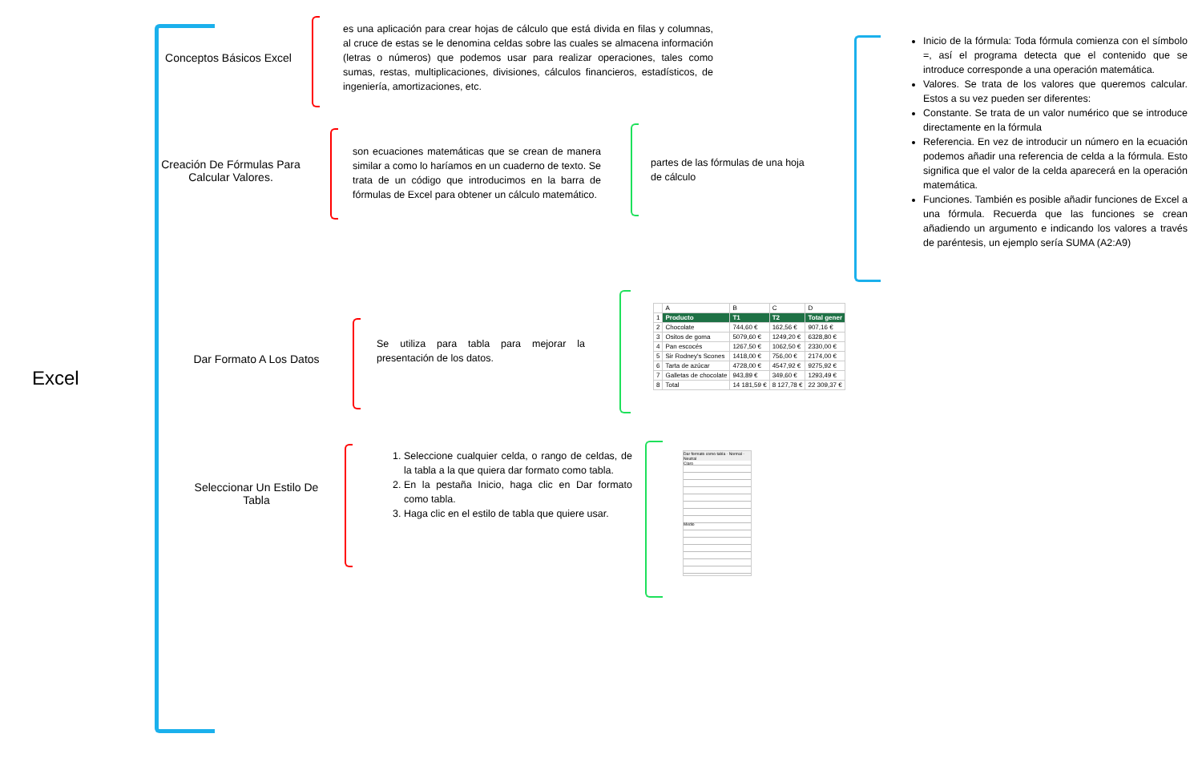Excel
Conceptos Básicos Excel
es una aplicación para crear hojas de cálculo que está divida en filas y columnas, al cruce de estas se le denomina celdas sobre las cuales se almacena información (letras o números) que podemos usar para realizar operaciones, tales como sumas, restas, multiplicaciones, divisiones, cálculos financieros, estadísticos, de ingeniería, amortizaciones, etc.
Creación De Fórmulas Para Calcular Valores.
son ecuaciones matemáticas que se crean de manera similar a como lo haríamos en un cuaderno de texto. Se trata de un código que introducimos en la barra de fórmulas de Excel para obtener un cálculo matemático.
partes de las fórmulas de una hoja de cálculo
Inicio de la fórmula: Toda fórmula comienza con el símbolo =, así el programa detecta que el contenido que se introduce corresponde a una operación matemática.
Valores. Se trata de los valores que queremos calcular. Estos a su vez pueden ser diferentes:
Constante. Se trata de un valor numérico que se introduce directamente en la fórmula
Referencia. En vez de introducir un número en la ecuación podemos añadir una referencia de celda a la fórmula. Esto significa que el valor de la celda aparecerá en la operación matemática.
Funciones. También es posible añadir funciones de Excel a una fórmula. Recuerda que las funciones se crean añadiendo un argumento e indicando los valores a través de paréntesis, un ejemplo sería SUMA (A2:A9)
Dar Formato A Los Datos
Se utiliza para tabla para mejorar la presentación de los datos.
| | A | B | C | D |
| 1 | Producto | T1 | T2 | Total gener |
| 2 | Chocolate | 744,60 € | 162,56 € | 907,16 € |
| 3 | Ositos de goma | 5079,60 € | 1249,20 € | 6328,80 € |
| 4 | Pan escocés | 1267,50 € | 1062,50 € | 2330,00 € |
| 5 | Sir Rodney's Scones | 1418,00 € | 756,00 € | 2174,00 € |
| 6 | Tarta de azúcar | 4728,00 € | 4547,92 € | 9275,92 € |
| 7 | Galletas de chocolate | 943,89 € | 349,60 € | 1293,49 € |
| 8 | Total | 14 181,59 € | 8 127,78 € | 22 309,37 € |
Seleccionar Un Estilo De Tabla
1. Seleccione cualquier celda, o rango de celdas, de la tabla a la que quiera dar formato como tabla.
2. En la pestaña Inicio, haga clic en Dar formato como tabla.
3. Haga clic en el estilo de tabla que quiere usar.
Dar formato como tabla · Normal · Neutral
Claro
Medio